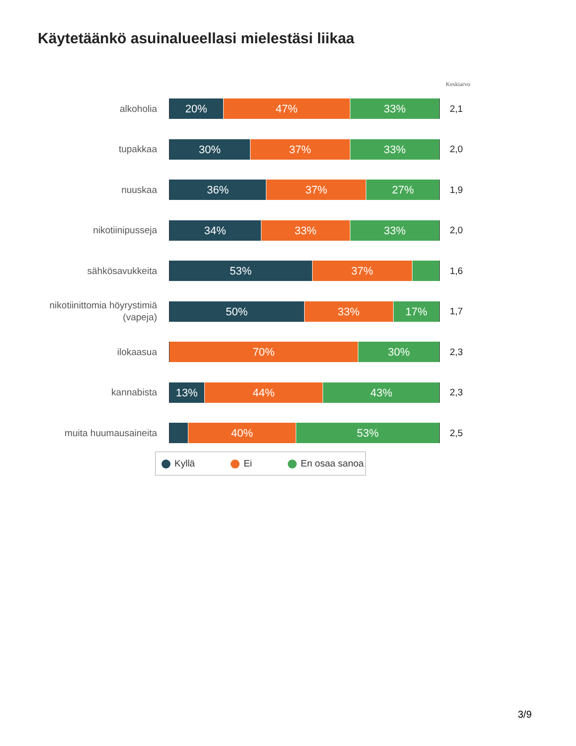Käytetäänkö asuinalueellasi mielestäsi liikaa
Keskiarvo
alkoholia
20% 47% 33%
2,1
tupakkaa
30% 37% 33%
2,0
nuuskaa
36% 37% 27%
1,9
nikotiinipusseja
34% 33% 33%
2,0
sähkösavukkeita
53% 37%
1,6
nikotiinittomia höyrystimiä (vapeja)
50% 33% 17%
1,7
ilokaasua
70% 30%
2,3
kannabista
13% 44% 43%
2,3
muita huumausaineita
40% 53%
2,5
Kyllä Ei En osaa sanoa
3/9